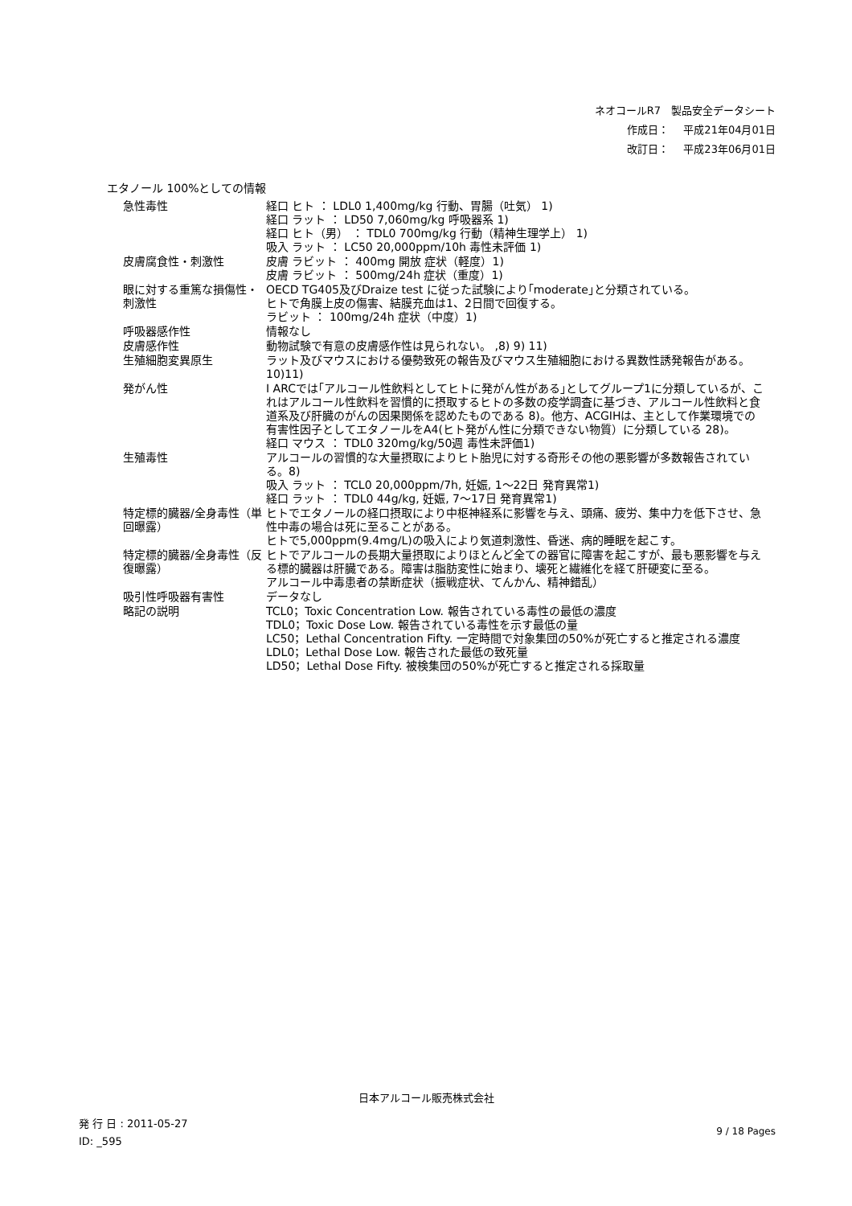ネオコールR7　製品安全データシート
作成日： 平成21年04月01日
改訂日： 平成23年06月01日
エタノール 100%としての情報
| 急性毒性 | 経口 ヒト ： LDL0 1,400mg/kg 行動、胃腸（吐気） 1) 経口 ラット ： LD50 7,060mg/kg 呼吸器系 1) 経口 ヒト（男） ： TDL0 700mg/kg 行動（精神生理学上） 1) 吸入 ラット ： LC50 20,000ppm/10h 毒性未評価 1) |
| 皮膚腐食性・刺激性 | 皮膚 ラビット ： 400mg 開放 症状（軽度）1) 皮膚 ラビット ： 500mg/24h 症状（重度）1) |
| 眼に対する重篤な損傷性・刺激性 | OECD TG405及びDraize test に従った試験により｢moderate｣と分類されている。 ヒトで角膜上皮の傷害、結膜充血は1、2日間で回復する。 ラビット ： 100mg/24h 症状（中度）1) |
| 呼吸器感作性 | 情報なし |
| 皮膚感作性 | 動物試験で有意の皮膚感作性は見られない。 ,8) 9) 11) |
| 生殖細胞変異原生 | ラット及びマウスにおける優勢致死の報告及びマウス生殖細胞における異数性誘発報告がある。10)11) |
| 発がん性 | I ARCでは｢アルコール性飲料としてヒトに発がん性がある｣としてグループ1に分類しているが、これはアルコール性飲料を習慣的に摂取するヒトの多数の疫学調査に基づき、アルコール性飲料と食道系及び肝臓のがんの因果関係を認めたものである 8)。他方、ACGIHは、主として作業環境での有害性因子としてエタノールをA4(ヒト発がん性に分類できない物質）に分類している 28)。 経口 マウス ： TDL0 320mg/kg/50週 毒性未評価1) |
| 生殖毒性 | アルコールの習慣的な大量摂取によりヒト胎児に対する奇形その他の悪影響が多数報告されている。8) 吸入 ラット ： TCL0 20,000ppm/7h, 妊娠, 1～22日 発育異常1) 経口 ラット ： TDL0 44g/kg, 妊娠, 7～17日 発育異常1) |
| 特定標的臓器/全身毒性（単回曝露） | ヒトでエタノールの経口摂取により中枢神経系に影響を与え、頭痛、疲労、集中力を低下させ、急性中毒の場合は死に至ることがある。 ヒトで5,000ppm(9.4mg/L)の吸入により気道刺激性、昏迷、病的睡眠を起こす。 |
| 特定標的臓器/全身毒性（反復曝露） | ヒトでアルコールの長期大量摂取によりほとんど全ての器官に障害を起こすが、最も悪影響を与える標的臓器は肝臓である。障害は脂肪変性に始まり、壊死と繊維化を経て肝硬変に至る。 アルコール中毒患者の禁断症状（振戦症状、てんかん、精神錯乱） |
| 吸引性呼吸器有害性 | データなし |
| 略記の説明 | TCL0；Toxic Concentration Low. 報告されている毒性の最低の濃度 TDL0；Toxic Dose Low. 報告されている毒性を示す最低の量 LC50；Lethal Concentration Fifty. 一定時間で対象集団の50%が死亡すると推定される濃度 LDL0；Lethal Dose Low. 報告された最低の致死量 LD50；Lethal Dose Fifty. 被検集団の50%が死亡すると推定される採取量 |
日本アルコール販売株式会社
発 行 日 : 2011-05-27
ID: _595
9 / 18 Pages